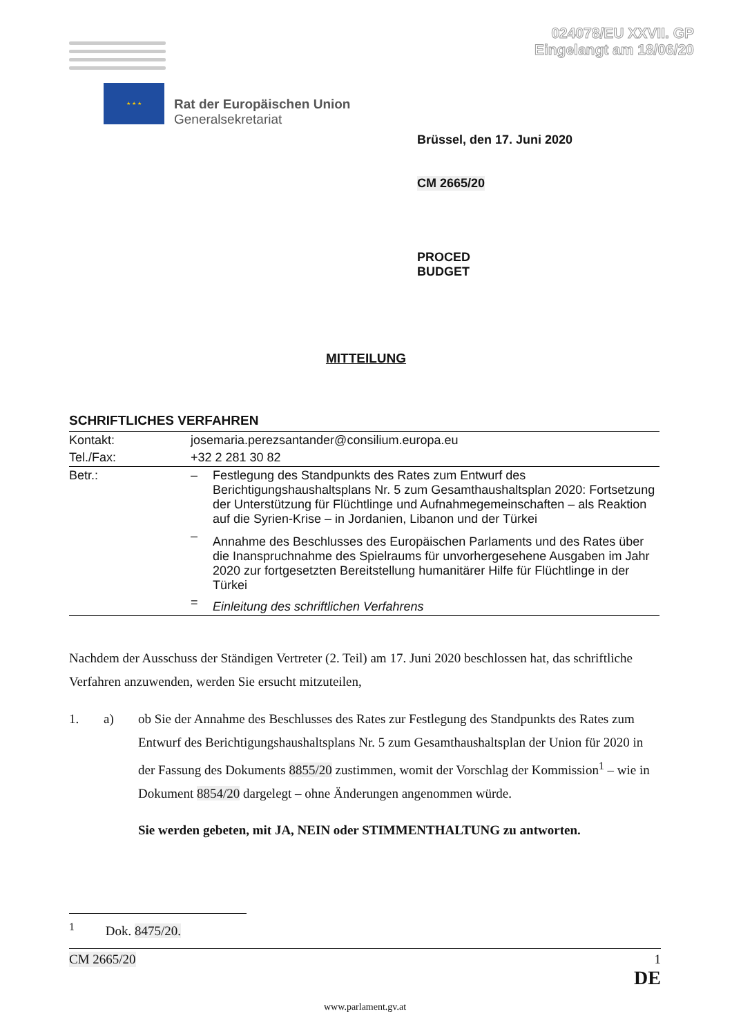024078/EU XXVII. GP
Eingelangt am 18/06/20
★ ★ ★
Rat der Europäischen Union
Generalsekretariat
Brüssel, den 17. Juni 2020
CM 2665/20
PROCED
BUDGET
MITTEILUNG
SCHRIFTLICHES VERFAHREN
| Kontakt: | josemaria.perezsantander@consilium.europa.eu | |
| Tel./Fax: | +32 2 281 30 82 | |
| Betr.: | – | Festlegung des Standpunkts des Rates zum Entwurf des Berichtigungshaushaltsplans Nr. 5 zum Gesamthaushaltsplan 2020: Fortsetzung der Unterstützung für Flüchtlinge und Aufnahmegemeinschaften – als Reaktion auf die Syrien-Krise – in Jordanien, Libanon und der Türkei |
| | – | Annahme des Beschlusses des Europäischen Parlaments und des Rates über die Inanspruchnahme des Spielraums für unvorhergesehene Ausgaben im Jahr 2020 zur fortgesetzten Bereitstellung humanitärer Hilfe für Flüchtlinge in der Türkei |
| | = | Einleitung des schriftlichen Verfahrens |
Nachdem der Ausschuss der Ständigen Vertreter (2. Teil) am 17. Juni 2020 beschlossen hat, das schriftliche Verfahren anzuwenden, werden Sie ersucht mitzuteilen,
1. a) ob Sie der Annahme des Beschlusses des Rates zur Festlegung des Standpunkts des Rates zum Entwurf des Berichtigungshaushaltsplans Nr. 5 zum Gesamthaushaltsplan der Union für 2020 in der Fassung des Dokuments 8855/20 zustimmen, womit der Vorschlag der Kommission<sup>1</sup> – wie in Dokument 8854/20 dargelegt – ohne Änderungen angenommen würde.
Sie werden gebeten, mit JA, NEIN oder STIMMENTHALTUNG zu antworten.
<sup>1</sup> Dok. 8475/20.
CM 2665/20 1
DE
www.parlament.gv.at